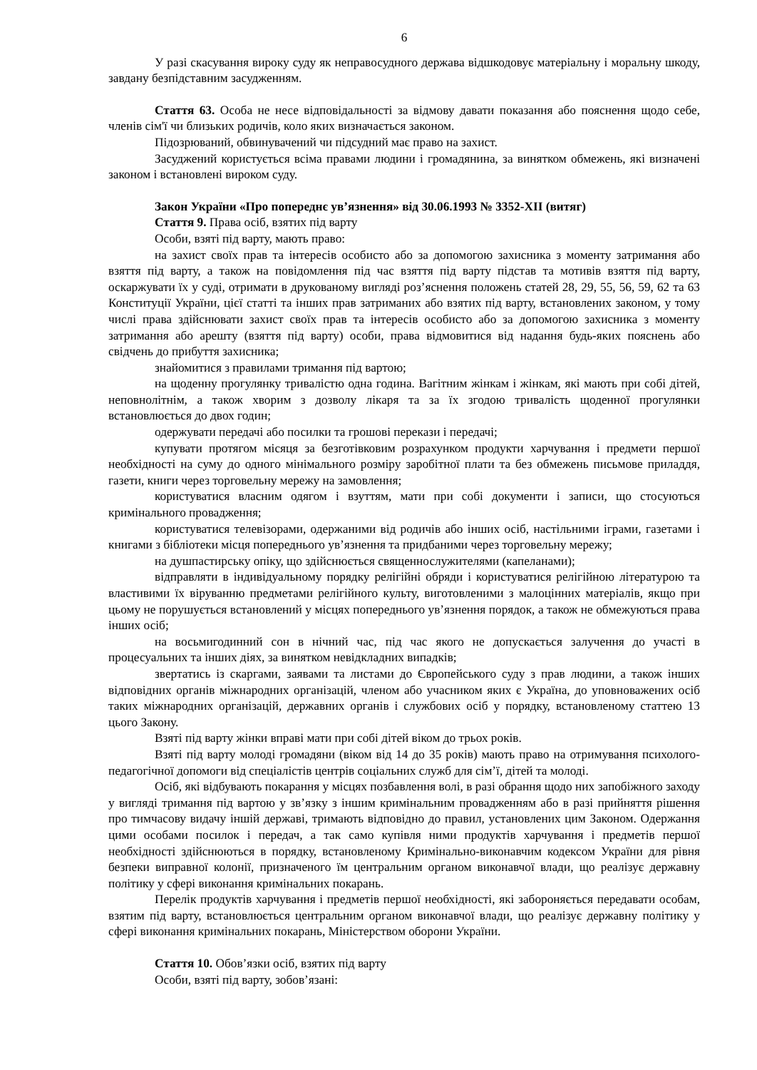6
У разі скасування вироку суду як неправосудного держава відшкодовує матеріальну і моральну шкоду, завдану безпідставним засудженням.
Стаття 63. Особа не несе відповідальності за відмову давати показання або пояснення щодо себе, членів сім'ї чи близьких родичів, коло яких визначається законом.
Підозрюваний, обвинувачений чи підсудний має право на захист.
Засуджений користується всіма правами людини і громадянина, за винятком обмежень, які визначені законом і встановлені вироком суду.
Закон України «Про попереднє ув’язнення» від 30.06.1993 № 3352-XII (витяг)
Стаття 9. Права осіб, взятих під варту
Особи, взяті під варту, мають право:
на захист своїх прав та інтересів особисто або за допомогою захисника з моменту затримання або взяття під варту, а також на повідомлення під час взяття під варту підстав та мотивів взяття під варту, оскаржувати їх у суді, отримати в друкованому вигляді роз’яснення положень статей 28, 29, 55, 56, 59, 62 та 63 Конституції України, цієї статті та інших прав затриманих або взятих під варту, встановлених законом, у тому числі права здійснювати захист своїх прав та інтересів особисто або за допомогою захисника з моменту затримання або арешту (взяття під варту) особи, права відмовитися від надання будь-яких пояснень або свідчень до прибуття захисника;
знайомитися з правилами тримання під вартою;
на щоденну прогулянку тривалістю одна година. Вагітним жінкам і жінкам, які мають при собі дітей, неповнолітнім, а також хворим з дозволу лікаря та за їх згодою тривалість щоденної прогулянки встановлюється до двох годин;
одержувати передачі або посилки та грошові перекази і передачі;
купувати протягом місяця за безготівковим розрахунком продукти харчування і предмети першої необхідності на суму до одного мінімального розміру заробітної плати та без обмежень письмове приладдя, газети, книги через торговельну мережу на замовлення;
користуватися власним одягом і взуттям, мати при собі документи і записи, що стосуються кримінального провадження;
користуватися телевізорами, одержаними від родичів або інших осіб, настільними іграми, газетами і книгами з бібліотеки місця попереднього ув’язнення та придбаними через торговельну мережу;
на душпастирську опіку, що здійснюється священнослужителями (капеланами);
відправляти в індивідуальному порядку релігійні обряди і користуватися релігійною літературою та властивими їх віруванню предметами релігійного культу, виготовленими з малоцінних матеріалів, якщо при цьому не порушується встановлений у місцях попереднього ув’язнення порядок, а також не обмежуються права інших осіб;
на восьмигодинний сон в нічний час, під час якого не допускається залучення до участі в процесуальних та інших діях, за винятком невідкладних випадків;
звертатись із скаргами, заявами та листами до Європейського суду з прав людини, а також інших відповідних органів міжнародних організацій, членом або учасником яких є Україна, до уповноважених осіб таких міжнародних організацій, державних органів і службових осіб у порядку, встановленому статтею 13 цього Закону.
Взяті під варту жінки вправі мати при собі дітей віком до трьох років.
Взяті під варту молоді громадяни (віком від 14 до 35 років) мають право на отримування психолого-педагогічної допомоги від спеціалістів центрів соціальних служб для сім’ї, дітей та молоді.
Осіб, які відбувають покарання у місцях позбавлення волі, в разі обрання щодо них запобіжного заходу у вигляді тримання під вартою у зв’язку з іншим кримінальним провадженням або в разі прийняття рішення про тимчасову видачу іншій державі, тримають відповідно до правил, установлених цим Законом. Одержання цими особами посилок і передач, а так само купівля ними продуктів харчування і предметів першої необхідності здійснюються в порядку, встановленому Кримінально-виконавчим кодексом України для рівня безпеки виправної колонії, призначеного їм центральним органом виконавчої влади, що реалізує державну політику у сфері виконання кримінальних покарань.
Перелік продуктів харчування і предметів першої необхідності, які забороняється передавати особам, взятим під варту, встановлюється центральним органом виконавчої влади, що реалізує державну політику у сфері виконання кримінальних покарань, Міністерством оборони України.
Стаття 10. Обов’язки осіб, взятих під варту
Особи, взяті під варту, зобов’язані: